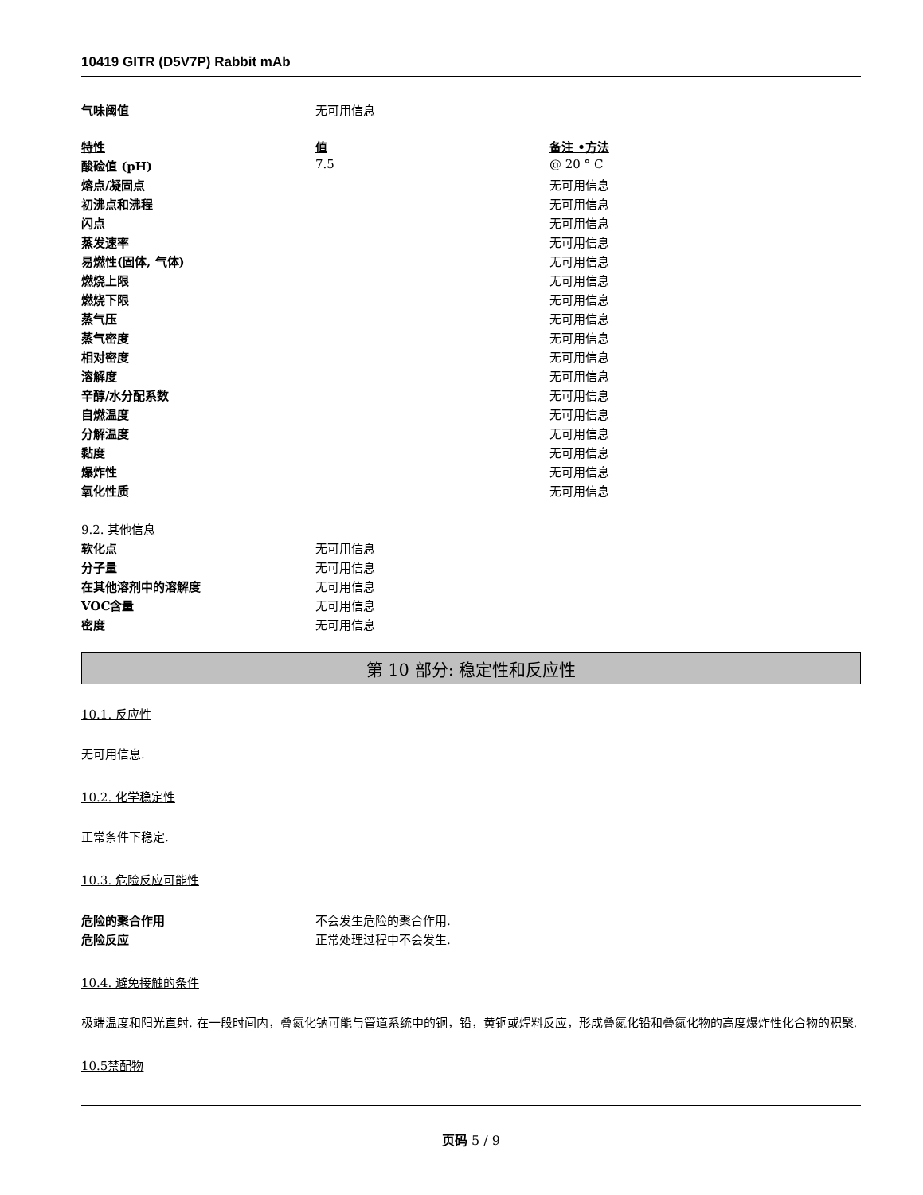10419 GITR (D5V7P) Rabbit mAb
| 气味阈值 | 无可用信息 | |
| 特性 | 值 | 备注 •方法 |
| --- | --- | --- |
| 酸硷值 (pH) | 7.5 | @ 20 ° C |
| 熔点/凝固点 | | 无可用信息 |
| 初沸点和沸程 | | 无可用信息 |
| 闪点 | | 无可用信息 |
| 蒸发速率 | | 无可用信息 |
| 易燃性(固体, 气体) | | 无可用信息 |
| 燃烧上限 | | 无可用信息 |
| 燃烧下限 | | 无可用信息 |
| 蒸气压 | | 无可用信息 |
| 蒸气密度 | | 无可用信息 |
| 相对密度 | | 无可用信息 |
| 溶解度 | | 无可用信息 |
| 辛醇/水分配系数 | | 无可用信息 |
| 自燃温度 | | 无可用信息 |
| 分解温度 | | 无可用信息 |
| 黏度 | | 无可用信息 |
| 爆炸性 | | 无可用信息 |
| 氧化性质 | | 无可用信息 |
| 9.2. 其他信息 | |
| 软化点 | 无可用信息 |
| 分子量 | 无可用信息 |
| 在其他溶剂中的溶解度 | 无可用信息 |
| VOC含量 | 无可用信息 |
| 密度 | 无可用信息 |
第 10 部分: 稳定性和反应性
10.1. 反应性
无可用信息.
10.2. 化学稳定性
正常条件下稳定.
10.3. 危险反应可能性
| 危险的聚合作用 | 不会发生危险的聚合作用. |
| 危险反应 | 正常处理过程中不会发生. |
10.4. 避免接触的条件
极端温度和阳光直射. 在一段时间内，叠氮化钠可能与管道系统中的铜，铅，黄铜或焊料反应，形成叠氮化铅和叠氮化物的高度爆炸性化合物的积聚.
10.5禁配物
页码 5 / 9